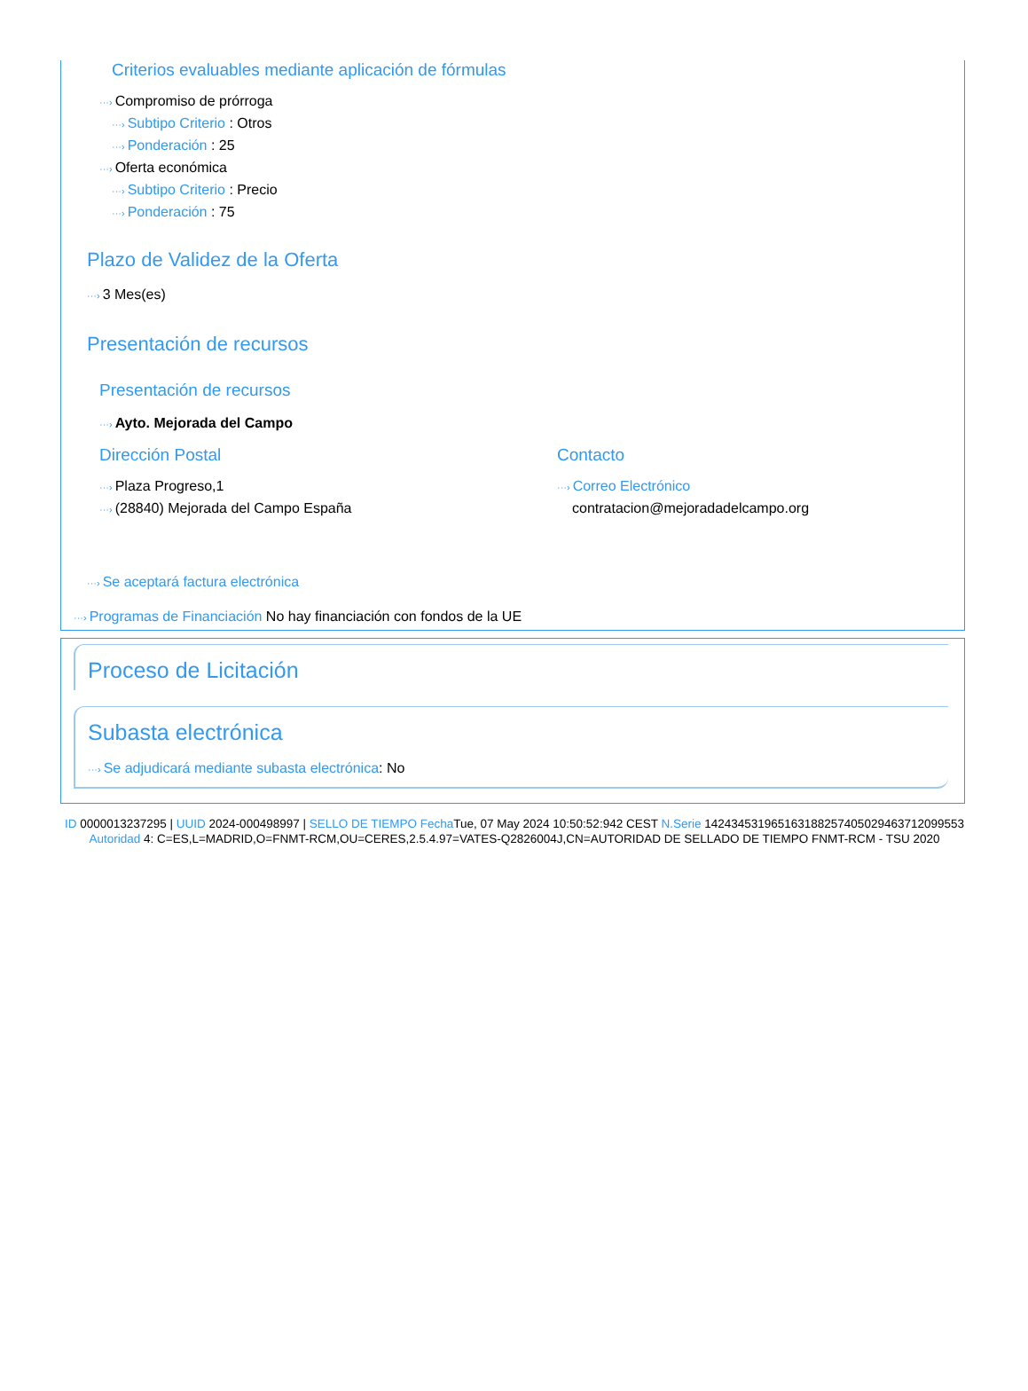Criterios evaluables mediante aplicación de fórmulas
···› Compromiso de prórroga
···› Subtipo Criterio : Otros
···› Ponderación : 25
···› Oferta económica
···› Subtipo Criterio : Precio
···› Ponderación : 75
Plazo de Validez de la Oferta
···› 3 Mes(es)
Presentación de recursos
Presentación de recursos
···› Ayto. Mejorada del Campo
Dirección Postal
···› Plaza Progreso,1
···› (28840) Mejorada del Campo España
Contacto
···› Correo Electrónico
contratacion@mejoradadelcampo.org
···› Se aceptará factura electrónica
···› Programas de Financiación No hay financiación con fondos de la UE
Proceso de Licitación
Subasta electrónica
···› Se adjudicará mediante subasta electrónica: No
ID 0000013237295 | UUID 2024-000498997 | SELLO DE TIEMPO Fecha Tue, 07 May 2024 10:50:52:942 CEST N.Serie 142434531965163188257405029463712099553 Autoridad 4: C=ES,L=MADRID,O=FNMT-RCM,OU=CERES,2.5.4.97=VATES-Q2826004J,CN=AUTORIDAD DE SELLADO DE TIEMPO FNMT-RCM - TSU 2020